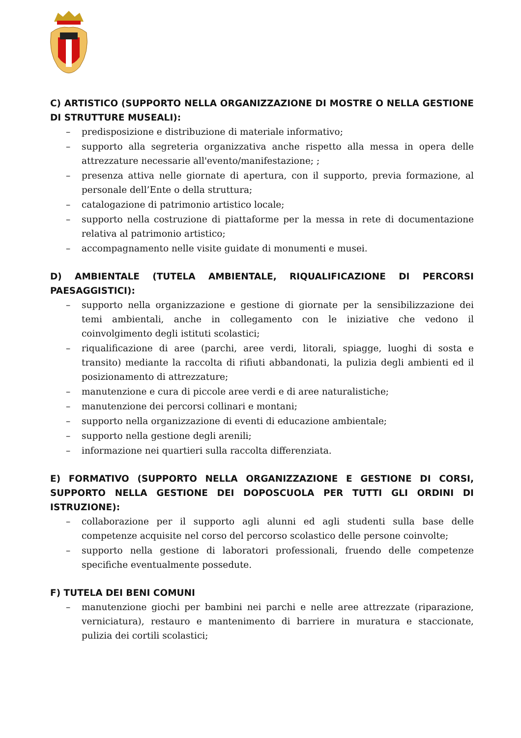C) ARTISTICO (SUPPORTO NELLA ORGANIZZAZIONE DI MOSTRE O NELLA GESTIONE DI STRUTTURE MUSEALI):
– predisposizione e distribuzione di materiale informativo;
– supporto alla segreteria organizzativa anche rispetto alla messa in opera delle attrezzature necessarie all'evento/manifestazione; ;
– presenza attiva nelle giornate di apertura, con il supporto, previa formazione, al personale dell’Ente o della struttura;
– catalogazione di patrimonio artistico locale;
– supporto nella costruzione di piattaforme per la messa in rete di documentazione relativa al patrimonio artistico;
– accompagnamento nelle visite guidate di monumenti e musei.
D) AMBIENTALE (TUTELA AMBIENTALE, RIQUALIFICAZIONE DI PERCORSI PAESAGGISTICI):
– supporto nella organizzazione e gestione di giornate per la sensibilizzazione dei temi ambientali, anche in collegamento con le iniziative che vedono il coinvolgimento degli istituti scolastici;
– riqualificazione di aree (parchi, aree verdi, litorali, spiagge, luoghi di sosta e transito) mediante la raccolta di rifiuti abbandonati, la pulizia degli ambienti ed il posizionamento di attrezzature;
– manutenzione e cura di piccole aree verdi e di aree naturalistiche;
– manutenzione dei percorsi collinari e montani;
– supporto nella organizzazione di eventi di educazione ambientale;
– supporto nella gestione degli arenili;
– informazione nei quartieri sulla raccolta differenziata.
E) FORMATIVO (SUPPORTO NELLA ORGANIZZAZIONE E GESTIONE DI CORSI, SUPPORTO NELLA GESTIONE DEI DOPOSCUOLA PER TUTTI GLI ORDINI DI ISTRUZIONE):
– collaborazione per il supporto agli alunni ed agli studenti sulla base delle competenze acquisite nel corso del percorso scolastico delle persone coinvolte;
– supporto nella gestione di laboratori professionali, fruendo delle competenze specifiche eventualmente possedute.
F) TUTELA DEI BENI COMUNI
– manutenzione giochi per bambini nei parchi e nelle aree attrezzate (riparazione, verniciatura), restauro e mantenimento di barriere in muratura e staccionate, pulizia dei cortili scolastici;